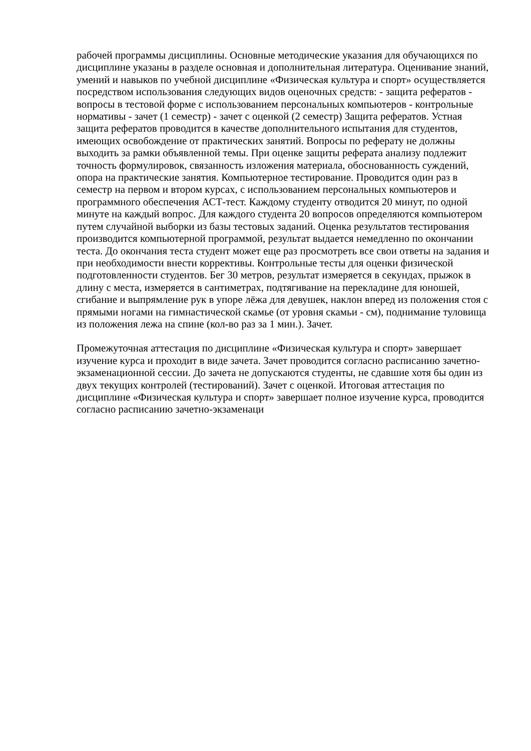рабочей программы дисциплины. Основные методические указания для обучающихся по дисциплине указаны в разделе основная и дополнительная литература. Оценивание знаний, умений и навыков по учебной дисциплине «Физическая культура и спорт» осуществляется посредством использования следующих видов оценочных средств: - защита рефератов - вопросы в тестовой форме с использованием персональных компьютеров - контрольные нормативы - зачет (1 семестр) - зачет с оценкой (2 семестр) Защита рефератов. Устная защита рефератов проводится в качестве дополнительного испытания для студентов, имеющих освобождение от практических занятий. Вопросы по реферату не должны выходить за рамки объявленной темы. При оценке защиты реферата анализу подлежит точность формулировок, связанность изложения материала, обоснованность суждений, опора на практические занятия. Компьютерное тестирование. Проводится один раз в семестр на первом и втором курсах, с использованием персональных компьютеров и программного обеспечения АСТ-тест. Каждому студенту отводится 20 минут, по одной минуте на каждый вопрос. Для каждого студента 20 вопросов определяются компьютером путем случайной выборки из базы тестовых заданий. Оценка результатов тестирования производится компьютерной программой, результат выдается немедленно по окончании теста. До окончания теста студент может еще раз просмотреть все свои ответы на задания и при необходимости внести коррективы. Контрольные тесты для оценки физической подготовленности студентов. Бег 30 метров, результат измеряется в секундах, прыжок в длину с места, измеряется в сантиметрах, подтягивание на перекладине для юношей, сгибание и выпрямление рук в упоре лёжа для девушек, наклон вперед из положения стоя с прямыми ногами на гимнастической скамье (от уровня скамьи - см), поднимание туловища из положения лежа на спине (кол-во раз за 1 мин.). Зачет.
Промежуточная аттестация по дисциплине «Физическая культура и спорт» завершает изучение курса и проходит в виде зачета. Зачет проводится согласно расписанию зачетно-экзаменационной сессии. До зачета не допускаются студенты, не сдавшие хотя бы один из двух текущих контролей (тестирований). Зачет с оценкой. Итоговая аттестация по дисциплине «Физическая культура и спорт» завершает полное изучение курса, проводится согласно расписанию зачетно-экзаменаци